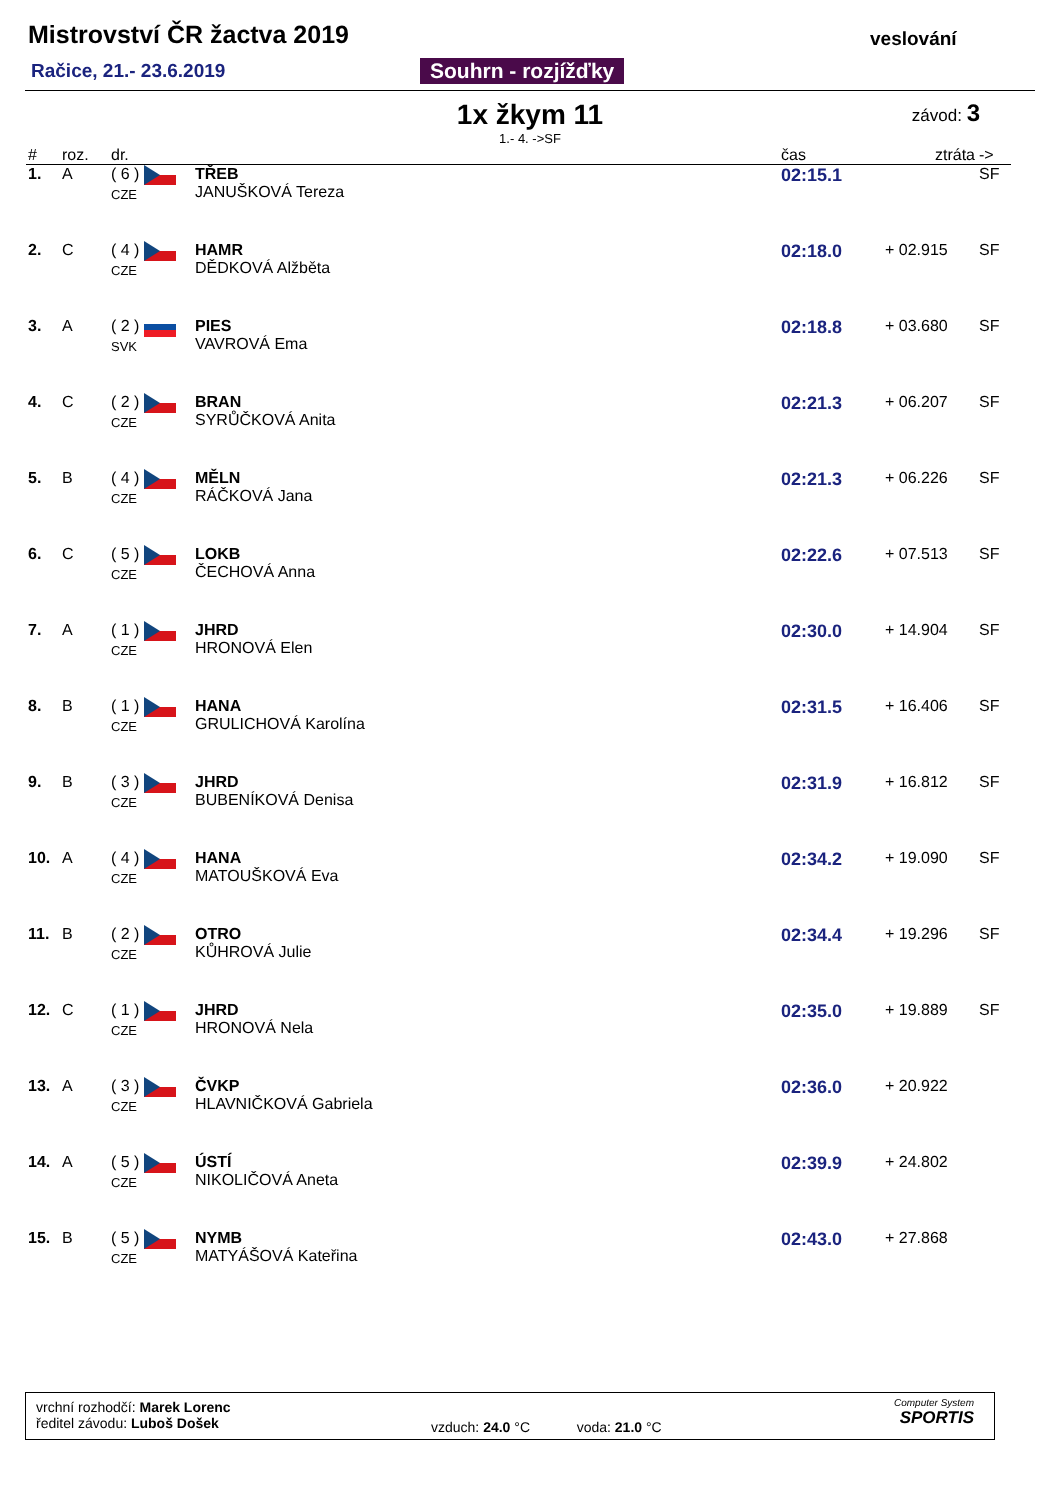Mistrovství ČR žactva 2019
Račice, 21.- 23.6.2019 Souhrn - rozjížďky
veslování
1x žkym 11 závod: 3
1.- 4. ->SF
| # | roz. | dr. | | čas | ztráta | -> |
| --- | --- | --- | --- | --- | --- | --- |
| 1. | A | ( 6 ) CZE | TŘEB JANUŠKOVÁ Tereza | 02:15.1 | | SF |
| 2. | C | ( 4 ) CZE | HAMR DĚDKOVÁ Alžběta | 02:18.0 | + 02.915 | SF |
| 3. | A | ( 2 ) SVK | PIES VAVROVÁ Ema | 02:18.8 | + 03.680 | SF |
| 4. | C | ( 2 ) CZE | BRAN SYRŮČKOVÁ Anita | 02:21.3 | + 06.207 | SF |
| 5. | B | ( 4 ) CZE | MĚLN RÁČKOVÁ Jana | 02:21.3 | + 06.226 | SF |
| 6. | C | ( 5 ) CZE | LOKB ČECHOVÁ Anna | 02:22.6 | + 07.513 | SF |
| 7. | A | ( 1 ) CZE | JHRD HRONOVÁ Elen | 02:30.0 | + 14.904 | SF |
| 8. | B | ( 1 ) CZE | HANA GRULICHOVÁ Karolína | 02:31.5 | + 16.406 | SF |
| 9. | B | ( 3 ) CZE | JHRD BUBENÍKOVÁ Denisa | 02:31.9 | + 16.812 | SF |
| 10. | A | ( 4 ) CZE | HANA MATOUŠKOVÁ Eva | 02:34.2 | + 19.090 | SF |
| 11. | B | ( 2 ) CZE | OTRO KŮHROVÁ Julie | 02:34.4 | + 19.296 | SF |
| 12. | C | ( 1 ) CZE | JHRD HRONOVÁ Nela | 02:35.0 | + 19.889 | SF |
| 13. | A | ( 3 ) CZE | ČVKP HLAVNIČKOVÁ Gabriela | 02:36.0 | + 20.922 | |
| 14. | A | ( 5 ) CZE | ÚSTÍ NIKOLIČOVÁ Aneta | 02:39.9 | + 24.802 | |
| 15. | B | ( 5 ) CZE | NYMB MATYÁŠOVÁ Kateřina | 02:43.0 | + 27.868 | |
vrchní rozhodčí: Marek Lorenc
ředitel závodu: Luboš Došek
vzduch: 24.0 °C voda: 21.0 °C
Computer System
SPORTIS